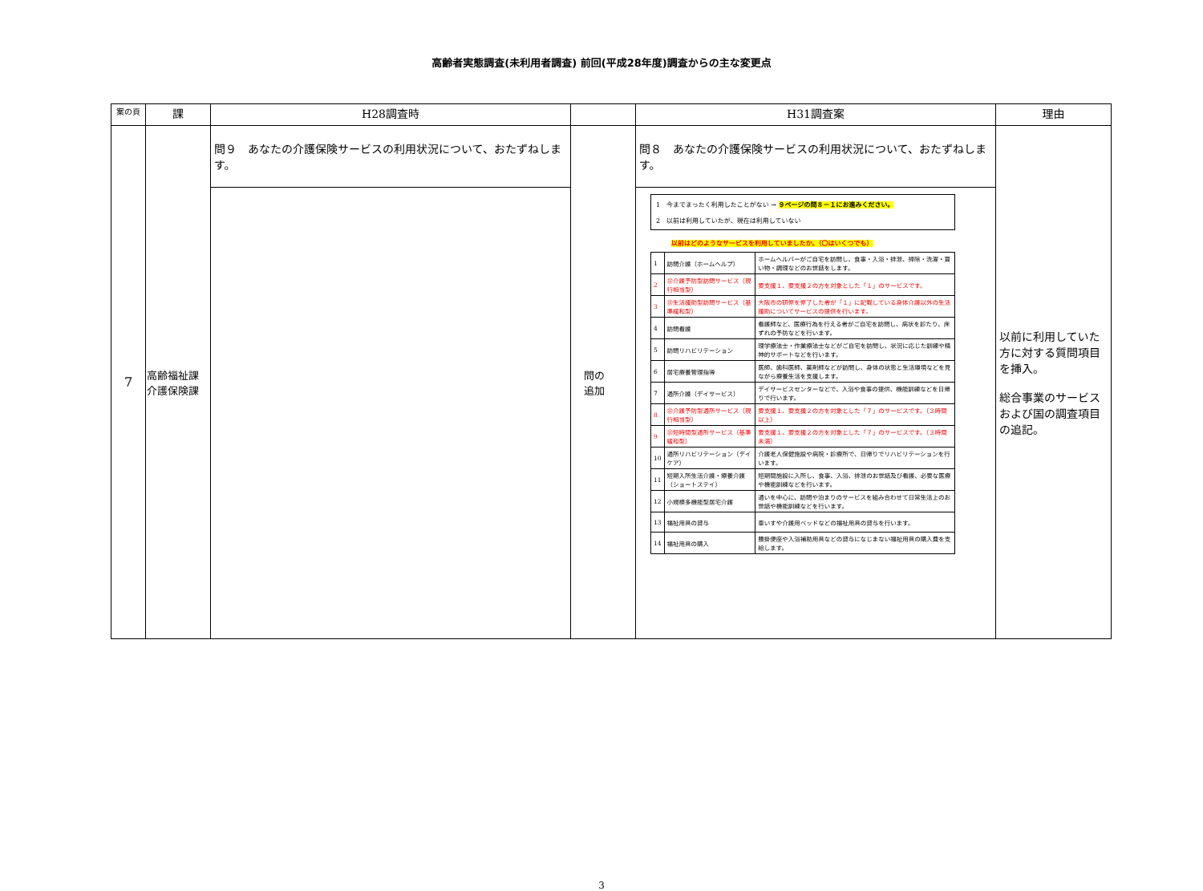高齢者実態調査(未利用者調査) 前回(平成28年度)調査からの主な変更点
| 案の頁 | 課 | H28調査時 | | H31調査案 | 理由 |
| --- | --- | --- | --- | --- | --- |
| 7 | 高齢福祉課 介護保険課 | 問９ あなたの介護保険サービスの利用状況について、おたずねします。 | 問の 追加 | 問８ あなたの介護保険サービスの利用状況について、おたずねします。 | 以前に利用していた方に対する質問項目を挿入。 総合事業のサービスおよび国の調査項目の追記。 |
| | | | | 1 今までまったく利用したことがない → ９ページの問８－１にお進みください。 2 以前は利用していたが、現在は利用していない 以前はどのようなサービスを利用していましたか。（〇はいくつでも） / 1 / 訪問介護（ホームヘルプ） / ホームヘルパーがご自宅を訪問し、食事・入浴・排泄、掃除・洗濯・買い物・調理などのお世話をします。 / / 2 / ㊪介護予防型訪問サービス（現行相当型） / 要支援１、要支援２の方を対象とした「１」のサービスです。 / / 3 / ㊪生活援助型訪問サービス（基準緩和型） / 大阪市の研修を修了した者が「１」に記載している身体介護以外の生活援助についてサービスの提供を行います。 / / 4 / 訪問看護 / 看護師など、医療行為を行える者がご自宅を訪問し、病状を診たり、床ずれの予防などを行います。 / / 5 / 訪問リハビリテーション / 理学療法士・作業療法士などがご自宅を訪問し、状況に応じた訓練や精神的サポートなどを行います。 / / 6 / 居宅療養管理指導 / 医師、歯科医師、薬剤師などが訪問し、身体の状態と生活環境などを見ながら療養生活を支援します。 / / 7 / 通所介護（デイサービス） / デイサービスセンターなどで、入浴や食事の提供、機能訓練などを日帰りで行います。 / / 8 / ㊪介護予防型通所サービス（現行相当型） / 要支援１、要支援２の方を対象とした「７」のサービスです。（３時間以上） / / 9 / ㊪短時間型通所サービス（基準緩和型） / 要支援１、要支援２の方を対象とした「７」のサービスです。（３時間未満） / / 10 / 通所リハビリテーション（デイケア） / 介護老人保健施設や病院・診療所で、日帰りでリハビリテーションを行います。 / / 11 / 短期入所生活介護・療養介護（ショートステイ） / 短期間施設に入所し、食事、入浴、排泄のお世話及び看護、必要な医療や機能訓練などを行います。 / / 12 / 小規模多機能型居宅介護 / 通いを中心に、訪問や泊まりのサービスを組み合わせて日常生活上のお世話や機能訓練などを行います。 / / 13 / 福祉用具の貸与 / 車いすや介護用ベッドなどの福祉用具の貸与を行います。 / / 14 / 福祉用具の購入 / 腰掛便座や入浴補助用具などの貸与になじまない福祉用具の購入費を支給します。 / | |
3